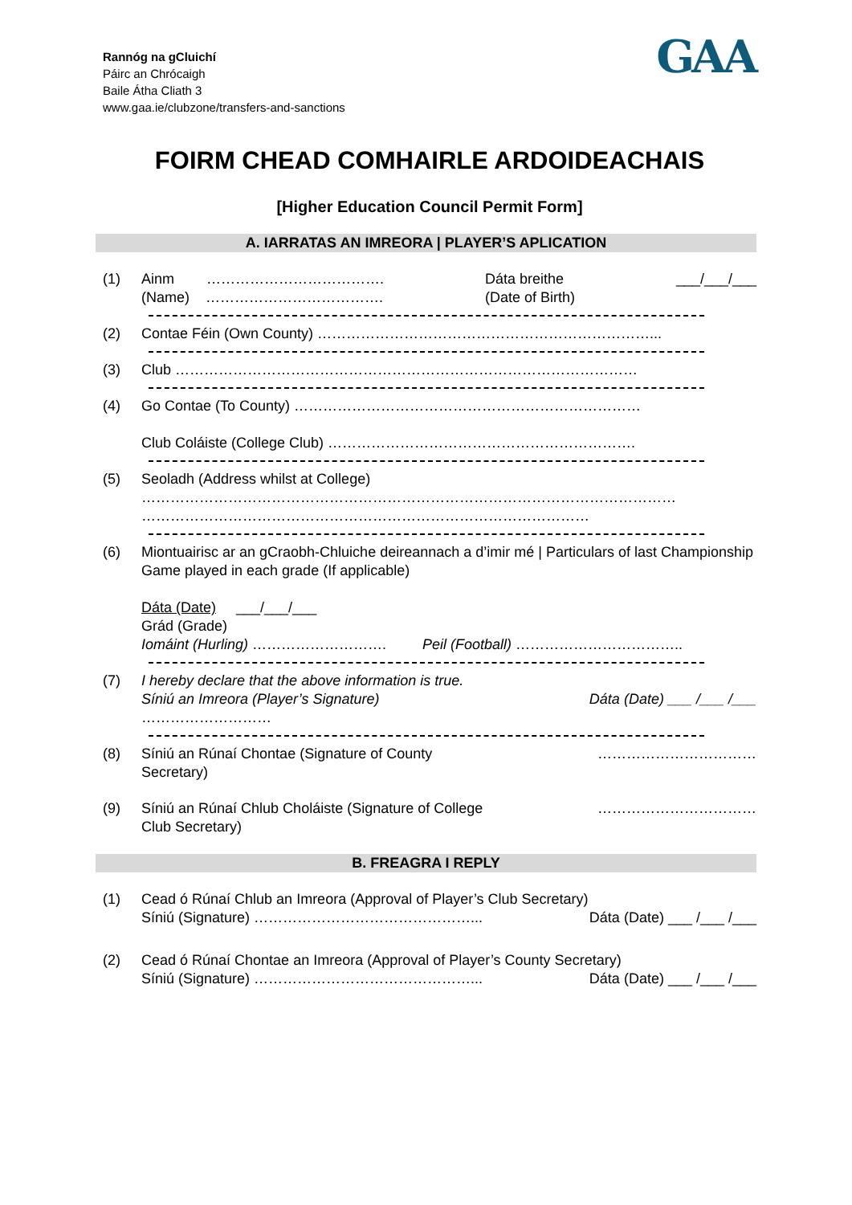Rannóg na gCluichí
Páirc an Chrócaigh
Baile Átha Cliath 3
www.gaa.ie/clubzone/transfers-and-sanctions
GAA
FOIRM CHEAD COMHAIRLE ARDOIDEACHAIS
[Higher Education Council Permit Form]
A. IARRATAS AN IMREORA | PLAYER’S APLICATION
(1) Ainm ……………………………….
(Name) ………………………………. Dáta breithe
(Date of Birth) ___/___/___
(2) Contae Féin (Own County) ……………………………………………………………...
(3) Club ……………………………………………………………………………………
(4) Go Contae (To County) ………………………………………………………………
Club Coláiste (College Club) ……………………………………………………….
(5) Seoladh (Address whilst at College)
…………………………………………………………………………………………………
…………………………………………………………………………………
(6) Miontuairisc ar an gCraobh-Chluiche deireannach a d’imir mé | Particulars of last Championship Game played in each grade (If applicable)
Dáta (Date) ___/___/___
Grád (Grade)
Iomáint (Hurling) ………………………. Peil (Football) ……………………………..
(7) I hereby declare that the above information is true.
Síniú an Imreora (Player’s Signature) Dáta (Date) ___ /___ /___
………………………
(8) Síniú an Rúnaí Chontae (Signature of County
Secretary) ……………………………
(9) Síniú an Rúnaí Chlub Choláiste (Signature of College
Club Secretary) ……………………………
B. FREAGRA I REPLY
(1) Cead ó Rúnaí Chlub an Imreora (Approval of Player’s Club Secretary)
Síniú (Signature) ………………………………………... Dáta (Date) ___ /___ /___
(2) Cead ó Rúnaí Chontae an Imreora (Approval of Player’s County Secretary)
Síniú (Signature) ………………………………………... Dáta (Date) ___ /___ /___